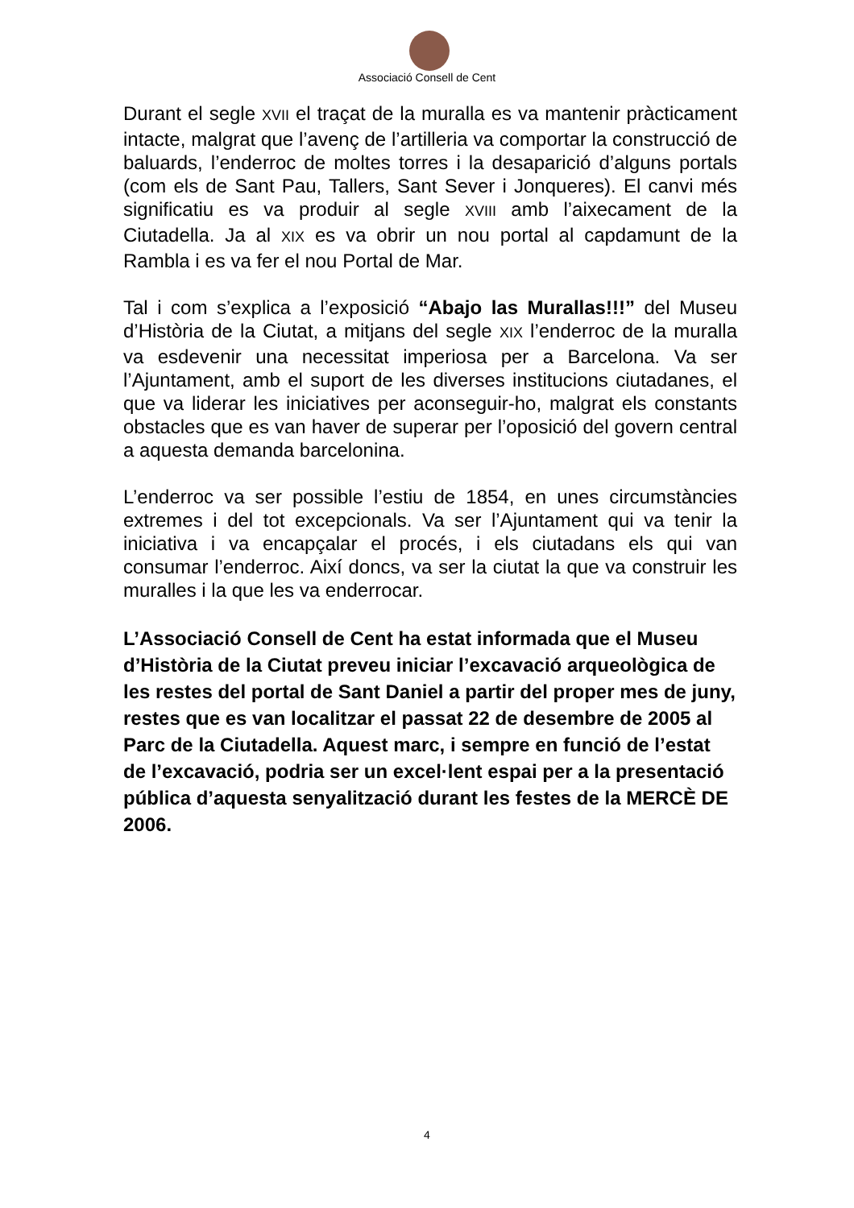Associació Consell de Cent
Durant el segle XVII el traçat de la muralla es va mantenir pràcticament intacte, malgrat que l’avenç de l’artilleria va comportar la construcció de baluards, l’enderroc de moltes torres i la desaparició d’alguns portals (com els de Sant Pau, Tallers, Sant Sever i Jonqueres). El canvi més significatiu es va produir al segle XVIII amb l’aixecament de la Ciutadella. Ja al XIX es va obrir un nou portal al capdamunt de la Rambla i es va fer el nou Portal de Mar.
Tal i com s’explica a l’exposició “Abajo las Murallas!!!” del Museu d’Història de la Ciutat, a mitjans del segle XIX l’enderroc de la muralla va esdevenir una necessitat imperiosa per a Barcelona. Va ser l’Ajuntament, amb el suport de les diverses institucions ciutadanes, el que va liderar les iniciatives per aconseguir-ho, malgrat els constants obstacles que es van haver de superar per l’oposició del govern central a aquesta demanda barcelonina.
L’enderroc va ser possible l’estiu de 1854, en unes circumstàncies extremes i del tot excepcionals. Va ser l’Ajuntament qui va tenir la iniciativa i va encapçalar el procés, i els ciutadans els qui van consumar l’enderroc. Així doncs, va ser la ciutat la que va construir les muralles i la que les va enderrocar.
L’Associació Consell de Cent ha estat informada que el Museu d’Història de la Ciutat preveu iniciar l’excavació arqueològica de les restes del portal de Sant Daniel a partir del proper mes de juny, restes que es van localitzar el passat 22 de desembre de 2005 al Parc de la Ciutadella. Aquest marc, i sempre en funció de l’estat de l’excavació, podria ser un excel·lent espai per a la presentació pública d’aquesta senyalització durant les festes de la MERCÈ DE 2006.
4